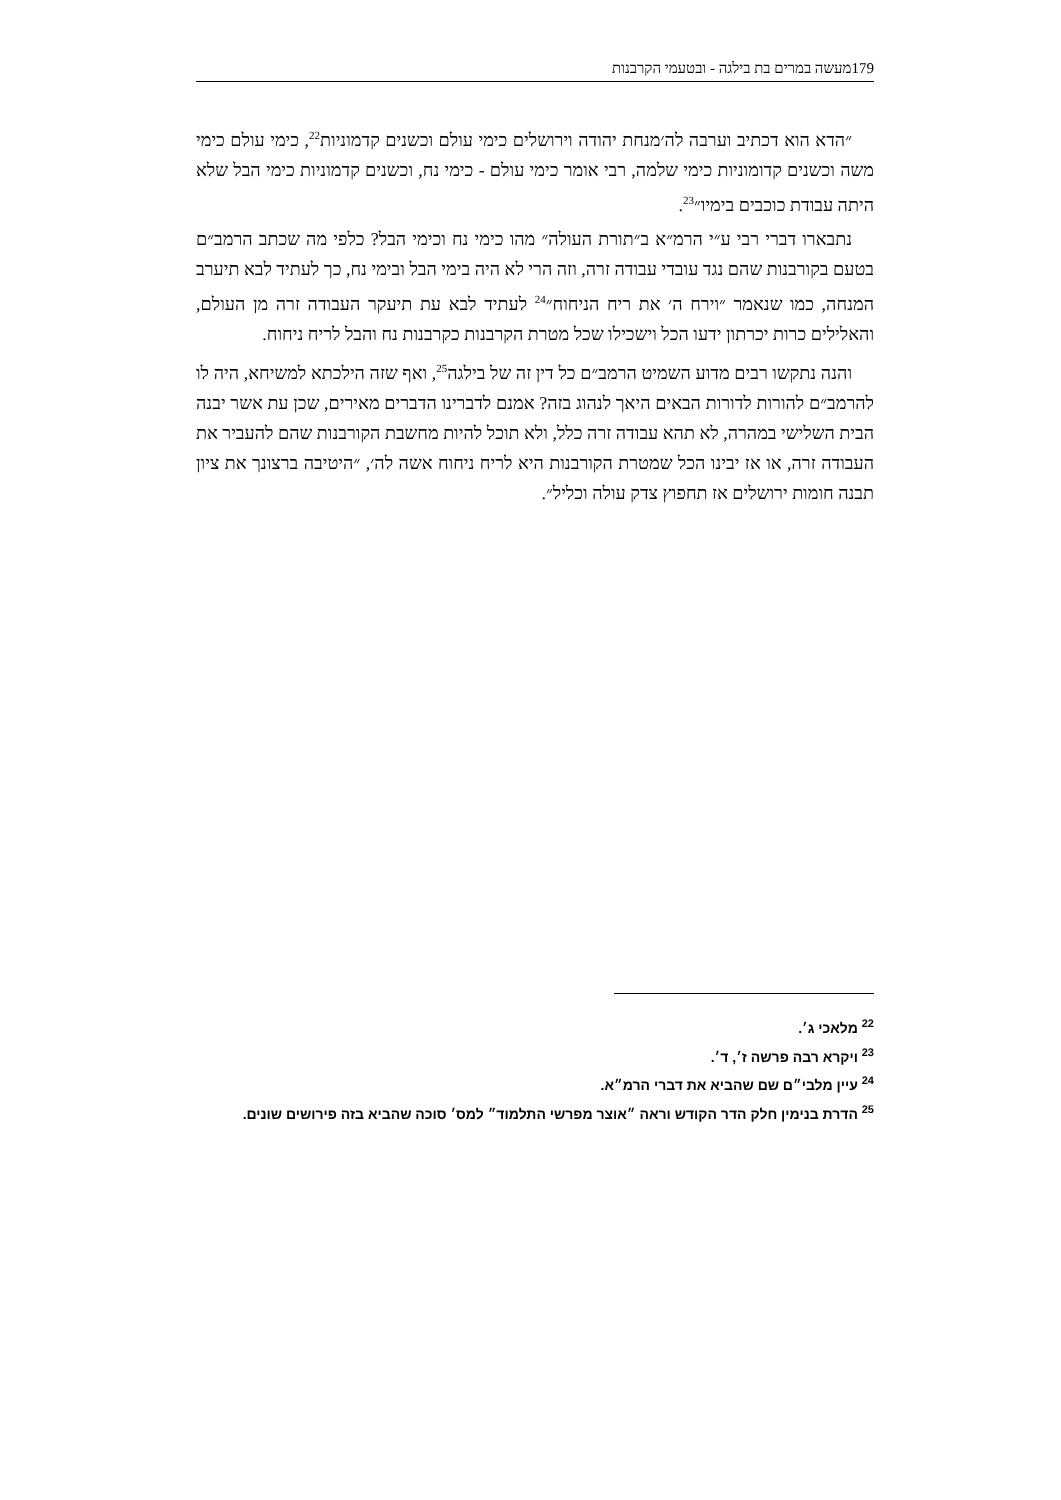179מעשה במרים בת בילגה - ובטעמי הקרבנות
״הדא הוא דכתיב וערבה לה׳מנחת יהודה וירושלים כימי עולם וכשנים קדמוניות<sup>22</sup>, כימי עולם כימי משה וכשנים קדומוניות כימי שלמה, רבי אומר כימי עולם - כימי נח, וכשנים קדמוניות כימי הבל שלא היתה עבודת כוכבים בימיו״<sup>23</sup>.
נתבארו דברי רבי ע״י הרמ״א ב״תורת העולה״ מהו כימי נח וכימי הבל? כלפי מה שכתב הרמב״ם בטעם בקורבנות שהם נגד עובדי עבודה זרה, וזה הרי לא היה בימי הבל ובימי נח, כך לעתיד לבא תיערב המנחה, כמו שנאמר ״וירח ה׳ את ריח הניחוח״<sup>24</sup> לעתיד לבא עת תיעקר העבודה זרה מן העולם, והאלילים כרות יכרתון ידעו הכל וישכילו שכל מטרת הקרבנות כקרבנות נח והבל לריח ניחוח.
והנה נתקשו רבים מדוע השמיט הרמב״ם כל דין זה של בילגה<sup>25</sup>, ואף שזה הילכתא למשיחא, היה לו להרמב״ם להורות לדורות הבאים היאך לנהוג בזה? אמנם לדברינו הדברים מאירים, שכן עת אשר יבנה הבית השלישי במהרה, לא תהא עבודה זרה כלל, ולא תוכל להיות מחשבת הקורבנות שהם להעביר את העבודה זרה, או אז יבינו הכל שמטרת הקורבנות היא לריח ניחוח אשה לה׳, ״היטיבה ברצונך את ציון תבנה חומות ירושלים אז תחפוץ צדק עולה וכליל״.
<sup>22</sup> מלאכי ג׳.
<sup>23</sup> ויקרא רבה פרשה ז׳, ד׳.
<sup>24</sup> עיין מלבי״ם שם שהביא את דברי הרמ״א.
<sup>25</sup> הדרת בנימין חלק הדר הקודש וראה ״אוצר מפרשי התלמוד״ למס׳ סוכה שהביא בזה פירושים שונים.